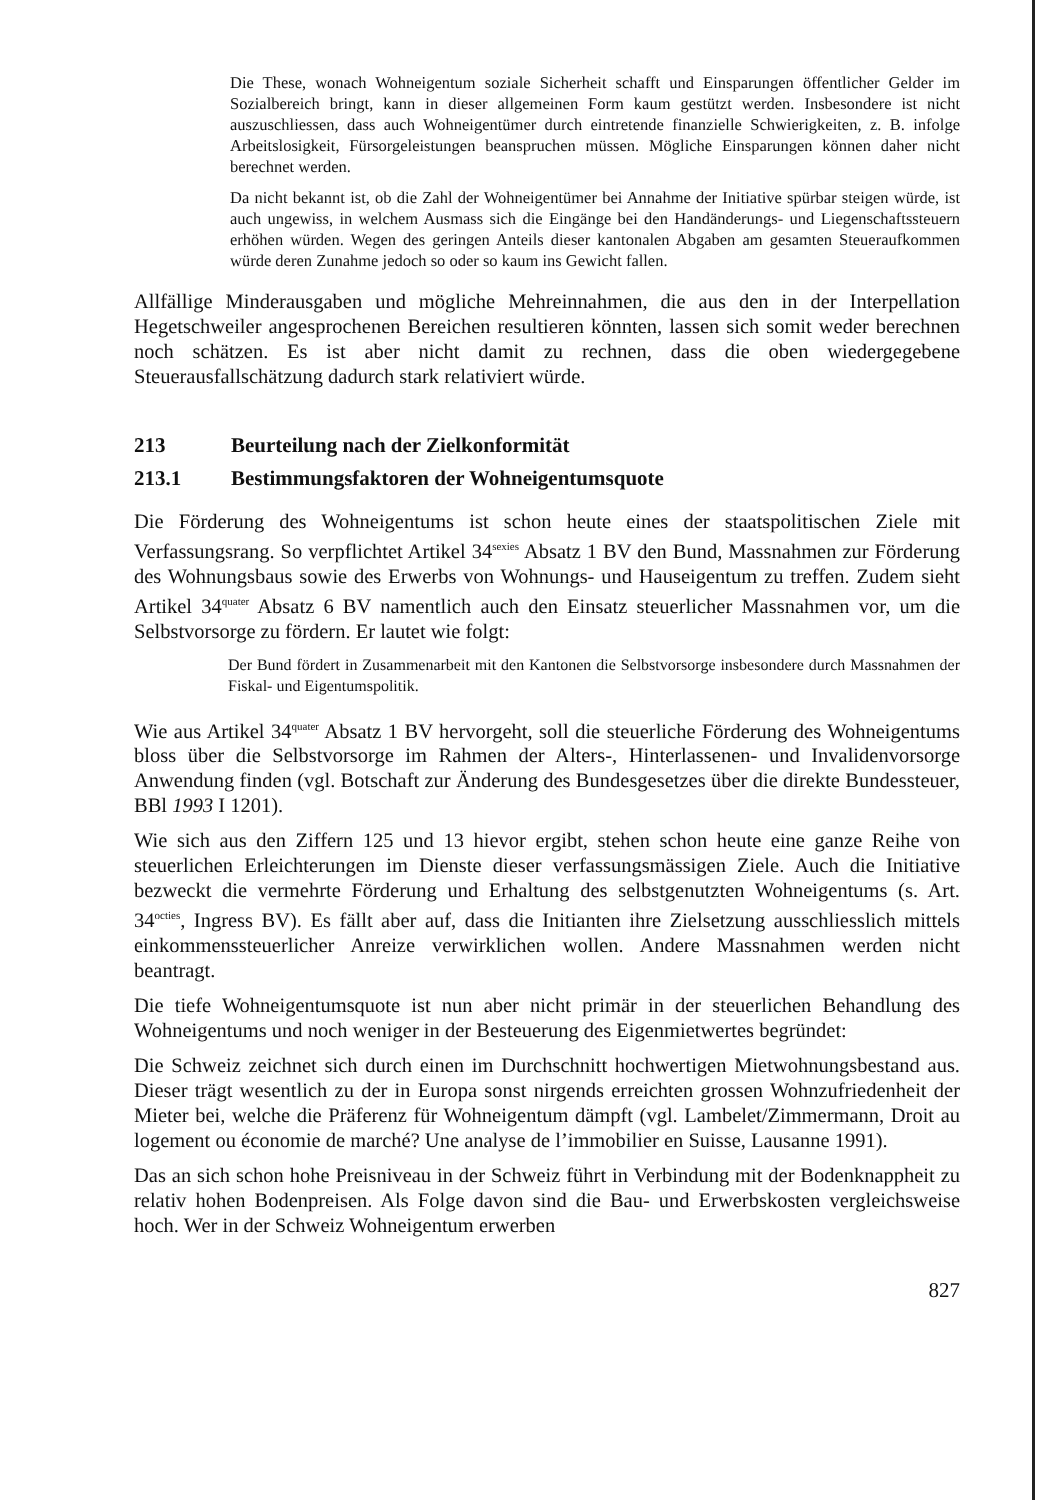Die These, wonach Wohneigentum soziale Sicherheit schafft und Einsparungen öffentlicher Gelder im Sozialbereich bringt, kann in dieser allgemeinen Form kaum gestützt werden. Insbesondere ist nicht auszuschliessen, dass auch Wohneigentümer durch eintretende finanzielle Schwierigkeiten, z. B. infolge Arbeitslosigkeit, Fürsorgeleistungen beanspruchen müssen. Mögliche Einsparungen können daher nicht berechnet werden.
Da nicht bekannt ist, ob die Zahl der Wohneigentümer bei Annahme der Initiative spürbar steigen würde, ist auch ungewiss, in welchem Ausmass sich die Eingänge bei den Handänderungs- und Liegenschaftssteuern erhöhen würden. Wegen des geringen Anteils dieser kantonalen Abgaben am gesamten Steueraufkommen würde deren Zunahme jedoch so oder so kaum ins Gewicht fallen.
Allfällige Minderausgaben und mögliche Mehreinnahmen, die aus den in der Interpellation Hegetschweiler angesprochenen Bereichen resultieren könnten, lassen sich somit weder berechnen noch schätzen. Es ist aber nicht damit zu rechnen, dass die oben wiedergegebene Steuerausfallschätzung dadurch stark relativiert würde.
213 Beurteilung nach der Zielkonformität
213.1 Bestimmungsfaktoren der Wohneigentumsquote
Die Förderung des Wohneigentums ist schon heute eines der staatspolitischen Ziele mit Verfassungsrang. So verpflichtet Artikel 34<sup>sexies</sup> Absatz 1 BV den Bund, Massnahmen zur Förderung des Wohnungsbaus sowie des Erwerbs von Wohnungs- und Hauseigentum zu treffen. Zudem sieht Artikel 34<sup>quater</sup> Absatz 6 BV namentlich auch den Einsatz steuerlicher Massnahmen vor, um die Selbstvorsorge zu fördern. Er lautet wie folgt:
Der Bund fördert in Zusammenarbeit mit den Kantonen die Selbstvorsorge insbesondere durch Massnahmen der Fiskal- und Eigentumspolitik.
Wie aus Artikel 34<sup>quater</sup> Absatz 1 BV hervorgeht, soll die steuerliche Förderung des Wohneigentums bloss über die Selbstvorsorge im Rahmen der Alters-, Hinterlassenen- und Invalidenvorsorge Anwendung finden (vgl. Botschaft zur Änderung des Bundesgesetzes über die direkte Bundessteuer, BBl 1993 I 1201).
Wie sich aus den Ziffern 125 und 13 hievor ergibt, stehen schon heute eine ganze Reihe von steuerlichen Erleichterungen im Dienste dieser verfassungsmässigen Ziele. Auch die Initiative bezweckt die vermehrte Förderung und Erhaltung des selbstgenutzten Wohneigentums (s. Art. 34<sup>octies</sup>, Ingress BV). Es fällt aber auf, dass die Initianten ihre Zielsetzung ausschliesslich mittels einkommenssteuerlicher Anreize verwirklichen wollen. Andere Massnahmen werden nicht beantragt.
Die tiefe Wohneigentumsquote ist nun aber nicht primär in der steuerlichen Behandlung des Wohneigentums und noch weniger in der Besteuerung des Eigenmietwertes begründet:
Die Schweiz zeichnet sich durch einen im Durchschnitt hochwertigen Mietwohnungsbestand aus. Dieser trägt wesentlich zu der in Europa sonst nirgends erreichten grossen Wohnzufriedenheit der Mieter bei, welche die Präferenz für Wohneigentum dämpft (vgl. Lambelet/Zimmermann, Droit au logement ou économie de marché? Une analyse de l’immobilier en Suisse, Lausanne 1991).
Das an sich schon hohe Preisniveau in der Schweiz führt in Verbindung mit der Bodenknappheit zu relativ hohen Bodenpreisen. Als Folge davon sind die Bau- und Erwerbskosten vergleichsweise hoch. Wer in der Schweiz Wohneigentum erwerben
827